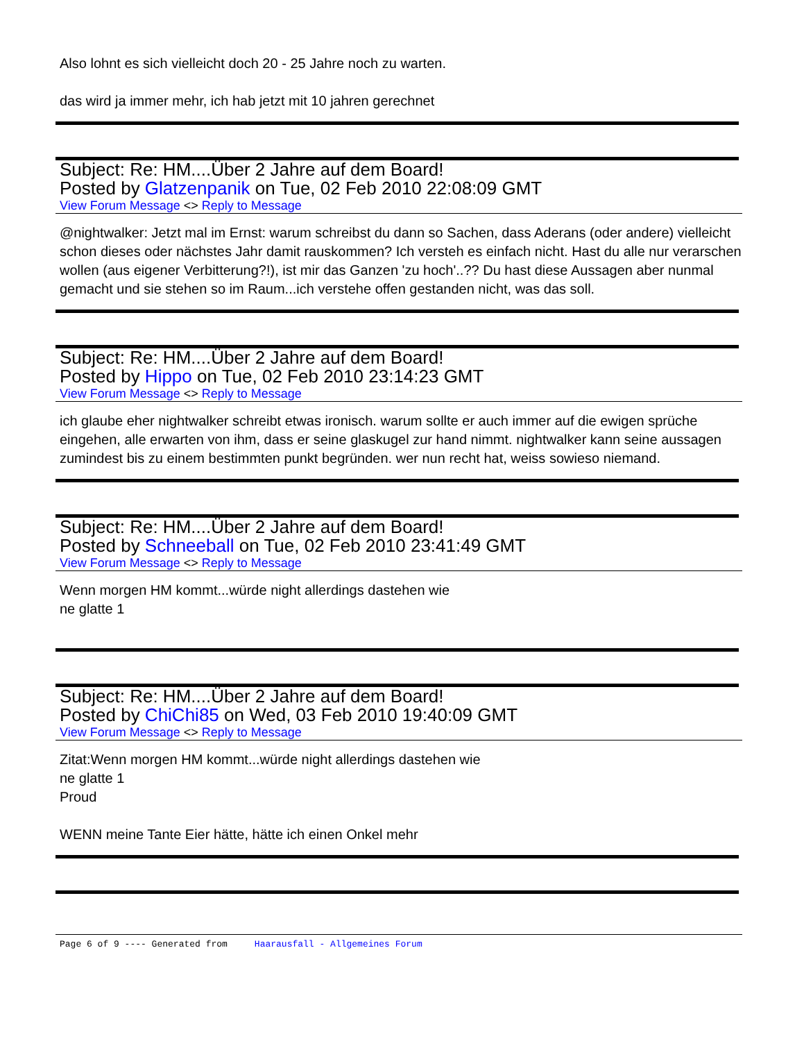Also lohnt es sich vielleicht doch 20 - 25 Jahre noch zu warten.
das wird ja immer mehr, ich hab jetzt mit 10 jahren gerechnet
Subject: Re: HM....Über 2 Jahre auf dem Board!
Posted by Glatzenpanik on Tue, 02 Feb 2010 22:08:09 GMT
View Forum Message <> Reply to Message
@nightwalker: Jetzt mal im Ernst: warum schreibst du dann so Sachen, dass Aderans (oder andere) vielleicht schon dieses oder nächstes Jahr damit rauskommen? Ich versteh es einfach nicht. Hast du alle nur verarschen wollen (aus eigener Verbitterung?!), ist mir das Ganzen 'zu hoch'..?? Du hast diese Aussagen aber nunmal gemacht und sie stehen so im Raum...ich verstehe offen gestanden nicht, was das soll.
Subject: Re: HM....Über 2 Jahre auf dem Board!
Posted by Hippo on Tue, 02 Feb 2010 23:14:23 GMT
View Forum Message <> Reply to Message
ich glaube eher nightwalker schreibt etwas ironisch. warum sollte er auch immer auf die ewigen sprüche eingehen, alle erwarten von ihm, dass er seine glaskugel zur hand nimmt. nightwalker kann seine aussagen zumindest bis zu einem bestimmten punkt begründen. wer nun recht hat, weiss sowieso niemand.
Subject: Re: HM....Über 2 Jahre auf dem Board!
Posted by Schneeball on Tue, 02 Feb 2010 23:41:49 GMT
View Forum Message <> Reply to Message
Wenn morgen HM kommt...würde night allerdings dastehen wie
ne glatte 1
Subject: Re: HM....Über 2 Jahre auf dem Board!
Posted by ChiChi85 on Wed, 03 Feb 2010 19:40:09 GMT
View Forum Message <> Reply to Message
Zitat:Wenn morgen HM kommt...würde night allerdings dastehen wie
ne glatte 1
Proud
WENN meine Tante Eier hätte, hätte ich einen Onkel mehr
Page 6 of 9 ---- Generated from Haarausfall - Allgemeines Forum